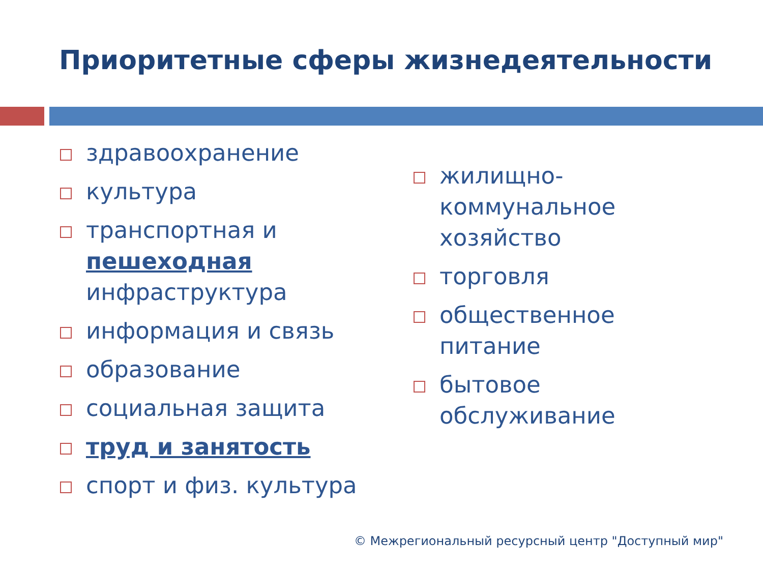Приоритетные сферы жизнедеятельности
здравоохранение
культура
транспортная и пешеходная инфраструктура
информация и связь
образование
социальная защита
труд и занятость
спорт и физ. культура
жилищно-коммунальное хозяйство
торговля
общественное питание
бытовое обслуживание
© Межрегиональный ресурсный центр "Доступный мир"